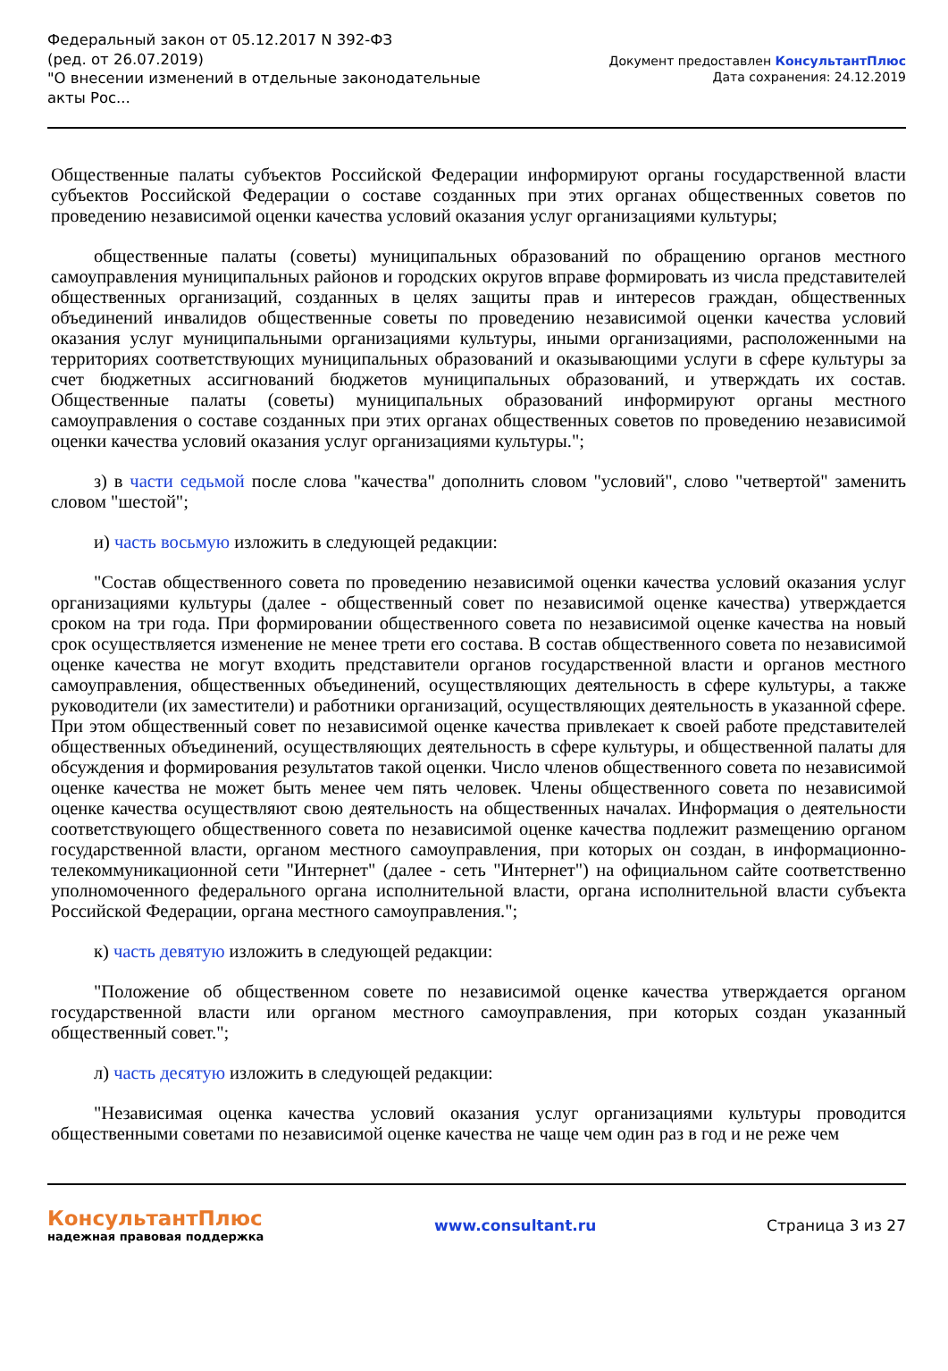Федеральный закон от 05.12.2017 N 392-ФЗ
(ред. от 26.07.2019)
"О внесении изменений в отдельные законодательные акты Рос...
Документ предоставлен КонсультантПлюс
Дата сохранения: 24.12.2019
Общественные палаты субъектов Российской Федерации информируют органы государственной власти субъектов Российской Федерации о составе созданных при этих органах общественных советов по проведению независимой оценки качества условий оказания услуг организациями культуры;
общественные палаты (советы) муниципальных образований по обращению органов местного самоуправления муниципальных районов и городских округов вправе формировать из числа представителей общественных организаций, созданных в целях защиты прав и интересов граждан, общественных объединений инвалидов общественные советы по проведению независимой оценки качества условий оказания услуг муниципальными организациями культуры, иными организациями, расположенными на территориях соответствующих муниципальных образований и оказывающими услуги в сфере культуры за счет бюджетных ассигнований бюджетов муниципальных образований, и утверждать их состав. Общественные палаты (советы) муниципальных образований информируют органы местного самоуправления о составе созданных при этих органах общественных советов по проведению независимой оценки качества условий оказания услуг организациями культуры.";
з) в части седьмой после слова "качества" дополнить словом "условий", слово "четвертой" заменить словом "шестой";
и) часть восьмую изложить в следующей редакции:
"Состав общественного совета по проведению независимой оценки качества условий оказания услуг организациями культуры (далее - общественный совет по независимой оценке качества) утверждается сроком на три года. При формировании общественного совета по независимой оценке качества на новый срок осуществляется изменение не менее трети его состава. В состав общественного совета по независимой оценке качества не могут входить представители органов государственной власти и органов местного самоуправления, общественных объединений, осуществляющих деятельность в сфере культуры, а также руководители (их заместители) и работники организаций, осуществляющих деятельность в указанной сфере. При этом общественный совет по независимой оценке качества привлекает к своей работе представителей общественных объединений, осуществляющих деятельность в сфере культуры, и общественной палаты для обсуждения и формирования результатов такой оценки. Число членов общественного совета по независимой оценке качества не может быть менее чем пять человек. Члены общественного совета по независимой оценке качества осуществляют свою деятельность на общественных началах. Информация о деятельности соответствующего общественного совета по независимой оценке качества подлежит размещению органом государственной власти, органом местного самоуправления, при которых он создан, в информационно-телекоммуникационной сети "Интернет" (далее - сеть "Интернет") на официальном сайте соответственно уполномоченного федерального органа исполнительной власти, органа исполнительной власти субъекта Российской Федерации, органа местного самоуправления.";
к) часть девятую изложить в следующей редакции:
"Положение об общественном совете по независимой оценке качества утверждается органом государственной власти или органом местного самоуправления, при которых создан указанный общественный совет.";
л) часть десятую изложить в следующей редакции:
"Независимая оценка качества условий оказания услуг организациями культуры проводится общественными советами по независимой оценке качества не чаще чем один раз в год и не реже чем
КонсультантПлюс
надежная правовая поддержка
www.consultant.ru Страница 3 из 27